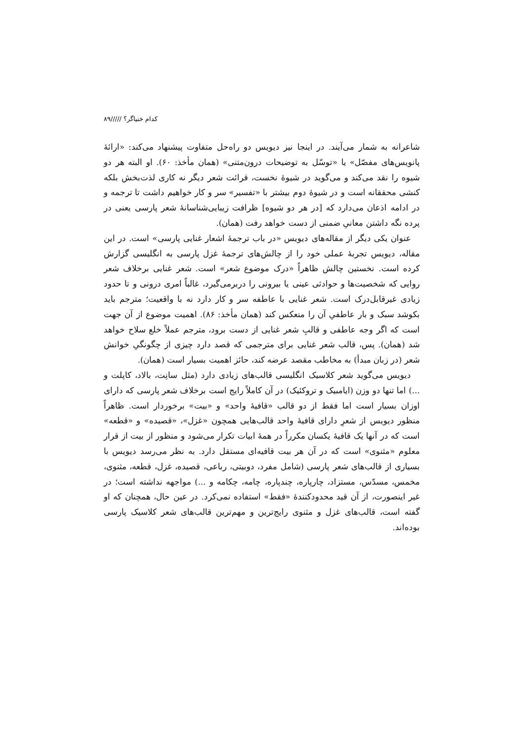کدام خنیاگر؟ /////۸۹
شاعرانه به شمار می‌آیند. در اینجا نیز دیویس دو راه‌حل متفاوت پیشنهاد می‌کند: «ارائهٔ پانویس‌های مفصّل» یا «توسّل به توضیحات درون‌متنی» (همان مأخذ: ۶۰). او البته هر دو شیوه را نقد می‌کند و می‌گوید در شیوهٔ نخست، قرائت شعر دیگر نه کاری لذت‌بخش بلکه کنشی محققانه است و در شیوهٔ دوم بیشتر با «تفسیر» سر و کار خواهیم داشت تا ترجمه و در ادامه اذعان می‌دارد که [در هر دو شیوه] ظرافت زیبایی‌شناسانهٔ شعر پارسی یعنی در پرده نگه داشتن معانیِ ضمنی از دست خواهد رفت (همان).
عنوان یکی دیگر از مقاله‌های دیویس «در باب ترجمهٔ اشعار غنایی پارسی» است. در این مقاله، دیویس تجربهٔ عملی خود را از چالش‌های ترجمهٔ غزل پارسی به انگلیسی گزارش کرده است. نخستین چالش ظاهراً «درک موضوع شعر» است. شعر غنایی برخلاف شعر روایی که شخصیت‌ها و حوادثی عینی یا بیرونی را دربرمی‌گیرد، غالباً امری درونی و تا حدود زیادی غیرقابل‌درک است. شعر غنایی با عاطفه سر و کار دارد نه با واقعیت؛ مترجم باید بکوشد سبک و بار عاطفیِ آن را منعکس کند (همان مأخذ: ۸۶). اهمیت موضوع از آن جهت است که اگر وجه عاطفی و قالبِ شعر غنایی از دست برود، مترجم عملاً خلع سلاح خواهد شد (همان). پس، قالب شعر غنایی برای مترجمی که قصد دارد چیزی از چگونگیِ خوانش شعر (در زبان مبدأ) به مخاطب مقصد عرضه کند، حائز اهمیت بسیار است (همان).
دیویس می‌گوید شعر کلاسیک انگلیسی قالب‌های زیادی دارد (مثل سانِت، بالاد، کاپلت و ...) اما تنها دو وزن (ایامبیک و تروکئیک) در آن کاملاً رایج است برخلاف شعر پارسی که دارای اوزان بسیار است اما فقط از دو قالب «قافیهٔ واحد» و «بیت» برخوردار است. ظاهراً منظور دیویس از شعرِ دارای قافیهٔ واحد قالب‌هایی همچون «غزل»، «قصیده» و «قطعه» است که در آنها یک قافیهٔ یکسان مکرراً در همهٔ ابیات تکرار می‌شود و منظور از بیت از قرار معلوم «مثنوی» است که در آن هر بیت قافیه‌ای مستقل دارد. به نظر می‌رسد دیویس با بسیاری از قالب‌های شعر پارسی (شامل مفرد، دوبیتی، رباعی، قصیده، غزل، قطعه، مثنوی، مخمس، مسدّس، مستزاد، چارپاره، چندپاره، چامه، چکامه و ...) مواجهه نداشته است؛ در غیر اینصورت، از آن قید محدودکنندهٔ «فقط» استفاده نمی‌کرد. در عین حال، همچنان که او گفته است، قالب‌های غزل و مثنوی رایج‌ترین و مهم‌ترین قالب‌های شعر کلاسیک پارسی بوده‌اند.